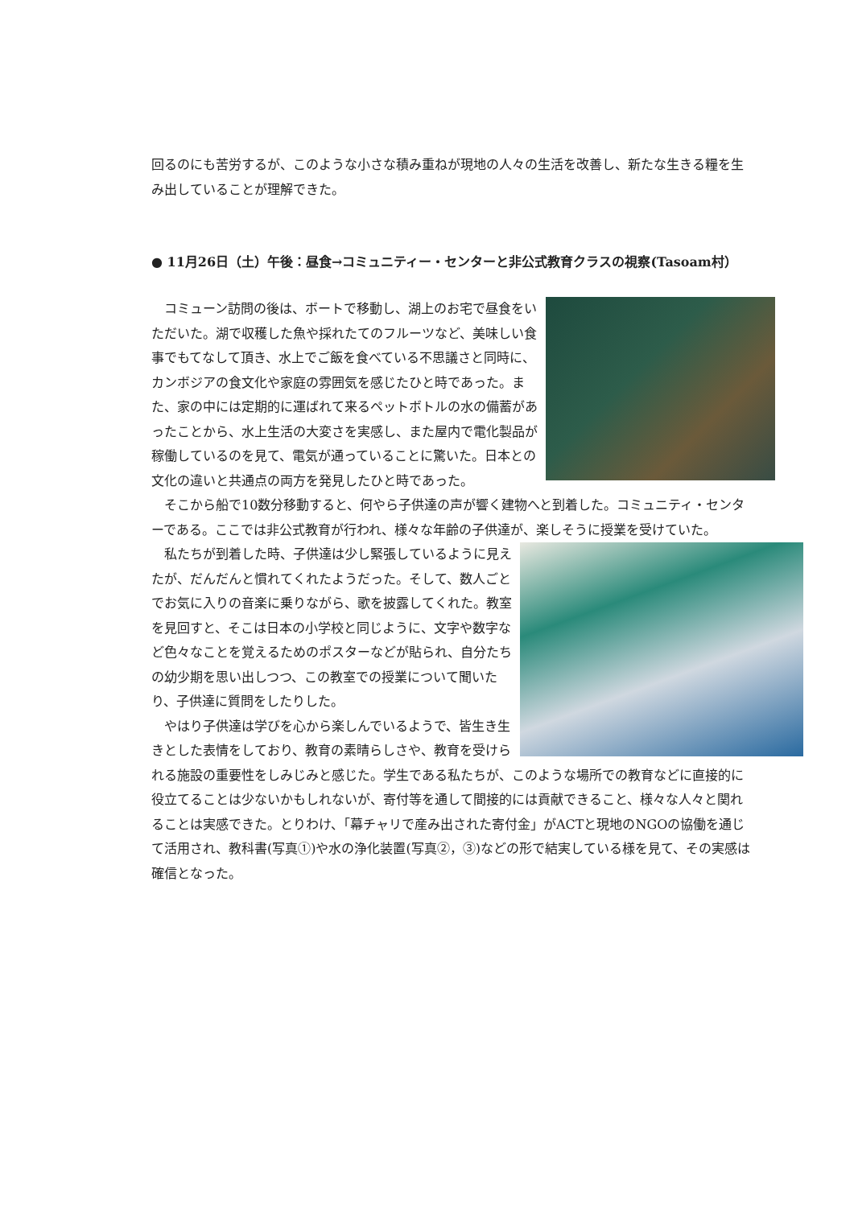回るのにも苦労するが、このような小さな積み重ねが現地の人々の生活を改善し、新たな生きる糧を生み出していることが理解できた。
● 11月26日（土）午後：昼食→コミュニティー・センターと非公式教育クラスの視察(Tasoam村）
　コミューン訪問の後は、ボートで移動し、湖上のお宅で昼食をいただいた。湖で収穫した魚や採れたてのフルーツなど、美味しい食事でもてなして頂き、水上でご飯を食べている不思議さと同時に、カンボジアの食文化や家庭の雰囲気を感じたひと時であった。また、家の中には定期的に運ばれて来るペットボトルの水の備蓄があったことから、水上生活の大変さを実感し、また屋内で電化製品が稼働しているのを見て、電気が通っていることに驚いた。日本との文化の違いと共通点の両方を発見したひと時であった。
　そこから船で10数分移動すると、何やら子供達の声が響く建物へと到着した。コミュニティ・センターである。ここでは非公式教育が行われ、様々な年齢の子供達が、楽しそうに授業を受けていた。
　私たちが到着した時、子供達は少し緊張しているように見えたが、だんだんと慣れてくれたようだった。そして、数人ごとでお気に入りの音楽に乗りながら、歌を披露してくれた。教室を見回すと、そこは日本の小学校と同じように、文字や数字など色々なことを覚えるためのポスターなどが貼られ、自分たちの幼少期を思い出しつつ、この教室での授業について聞いたり、子供達に質問をしたりした。
　やはり子供達は学びを心から楽しんでいるようで、皆生き生きとした表情をしており、教育の素晴らしさや、教育を受けられる施設の重要性をしみじみと感じた。学生である私たちが、このような場所での教育などに直接的に役立てることは少ないかもしれないが、寄付等を通して間接的には貢献できること、様々な人々と関れることは実感できた。とりわけ、「幕チャリで産み出された寄付金」がACTと現地のNGOの協働を通じて活用され、教科書(写真①)や水の浄化装置(写真②，③)などの形で結実している様を見て、その実感は確信となった。